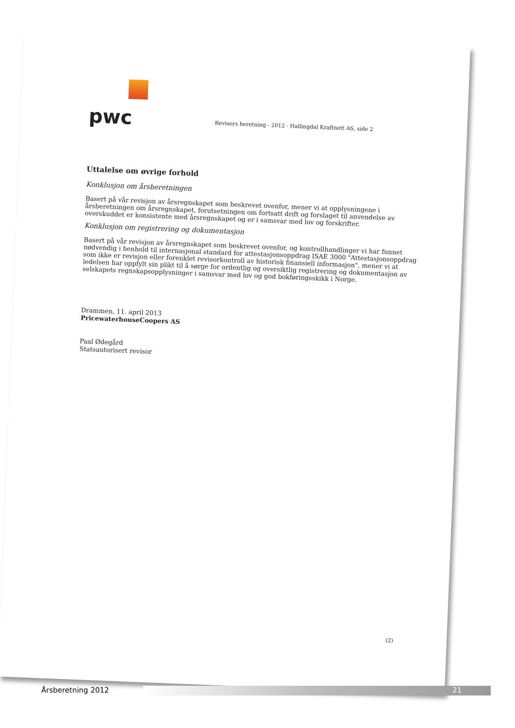pwc
Revisors beretning - 2012 - Hallingdal Kraftnett AS, side 2
Uttalelse om øvrige forhold
Konklusjon om årsberetningen
Basert på vår revisjon av årsregnskapet som beskrevet ovenfor, mener vi at opplysningene i årsberetningen om årsregnskapet, forutsetningen om fortsatt drift og forslaget til anvendelse av overskuddet er konsistente med årsregnskapet og er i samsvar med lov og forskrifter.
Konklusjon om registrering og dokumentasjon
Basert på vår revisjon av årsregnskapet som beskrevet ovenfor, og kontrollhandlinger vi har funnet nødvendig i henhold til internasjonal standard for attestasjonsoppdrag ISAE 3000 "Attestasjonsoppdrag som ikke er revisjon eller forenklet revisorkontroll av historisk finansiell informasjon", mener vi at ledelsen har oppfylt sin plikt til å sørge for ordentlig og oversiktlig registrering og dokumentasjon av selskapets regnskapsopplysninger i samsvar med lov og god bokføringsskikk i Norge.
Drammen, 11. april 2013
PricewaterhouseCoopers AS
Paal Ødegård
Statsautorisert revisor
(2)
Årsberetning 2012 21